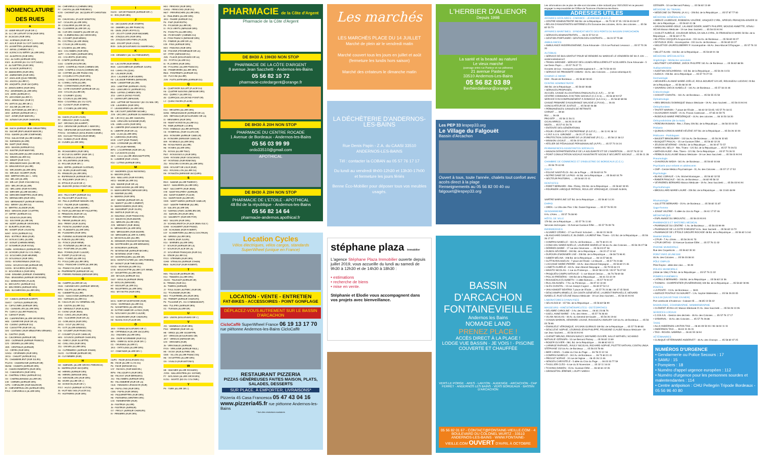NOMENCLATURE DES RUES
A
J4 - ABBE REULET (RUE DE L')
J5 - A.C DE LAFN ET D'OM (RUE DES)
I8 - ACACIAS (RUE DES)
I10 - AGENAIS (RUE DE L')
E7 - AIGLE (RUE DU CDT CAROLINE)
F3 - AIGRETTES (AVENUE DES)
G7 - AIRIAL (CHEMIN DE L')
K8 - AJONCS DU BÉTEY (ALLEE DES)
G3 - ALBATROS (RUE DES)
K10 - ALGUES (AVENUE DES)
K3/4 - ALLEGRE (AV. DU CDT DAVID)
I4 - ALOUETTES (RUE DES)
K6 - ALSACE (AVENUE D')
I9 - AMANDIERS (RUE DES)
H3 - ANEMONES (RUE DES)
K7 - ANGLADE (QUAI PIERRE)
I10 - ANJOU (ALLEE D')
E3 - ANQUETIL (RUE JACQUES)
I9 - ARBOUSIERS (RUE DES)
F10 - ARDENNES (ALLEE DES)
I2/3 - ARES (AVENUE D')
F9 - ARGONNE (ALLEE D')
I9/10 - ARMAGNAC (RUE D')
F9 - ARTOIS (ALLEE DE L')
G7 - AULNE (ALLEE DE L')
E/D6 - AUTOMNE (ALLEE DE L')
J/K8 - AVENIR (AVENUE DE L')
G6/7 - AYME (RUE MARCEL)
G5 - AZNAVOUR (RUE CHARLES)
B
H8 - BACH (AVENUE JEAN SEBASTIEN)
K5 - BACHÉ (ESPLANADE MARCEL)
F/G5 - BAKER (ALLEE JOSEPHINE)
F/G6 - BALAVOINE (ALLEE DANIEL)
G6 - BARBARA (ALLEE)
E6 - BART (RUE JEAN)
J/K9 - BASSIN (AVENUE DU)
G3 - BASTIE (RUE MARYSE)
F9 - BAUDELAIRE (ALLEE CHARLES)
I10 - BEARN (ALLEE DU)
G5 - BEART (RUE GUY)
F7 - BEAUMARCHAIS (ALLEE DE)
J9 - BEAUSEJOUR (ALLEE)
G5 - BECASSES (ALLEE DES)
G5 - BECAUD GILBERT (RUE)
H/I8 - BEETHOVEN (AV. L. VAN)
J10 - BEL AIR (ALLEE)
G9 - BELLAY (RUE JOACHIM DU)
J/K9 - BELLEVUE (ALLEE)
J11 - BELLIARD (RUE ROGER)
G6 - BERGER (ALLEE MICHEL)
H4 - BERGERONNETTES (RUE DES)
F6 - BERNACHES (RUE DES)
I3/4 - BERNHARDT (AVENUE SARAH)
H10 - BERRY (ALLEE DU)
I6 - BERTIN LALANDE (RUE)
E/D4 - BESSON (RUE COLETTE)
J7 - BETEY (AVENUE DU)
G4 - BIDAOUS (RUE DES)
I10 - BIGORRE (ALLEE DE)
H9 - BIZET (AVENUE GEORGES)
I7 - BLEUETS (RUE DES)
E5 - BOBET (RUE LOUISON)
I6/H7 - BOIS (AVENUE DU)
E4/5 - BOITEUX JEAN (RUE)
J4 - BON ACCUEIL (ALLEE)
A7 - BONAT (CHEMIN RENE)
J7 - BONHEUR (RUE ROSA)
G6/E6 - BORDEAUX (AVENUE DE)
J4 - BORDES (RUE DU COLONEL)
G3 - BOUCHER (RUE HELENE)
J3 - BOULEAUX (RUE DES)
G9/10 - BOURBONNAIS (RUE DU)
G/H10 - BOURGOGNE (AVENUE DE)
G4/G5 - BOUVIERS (RUE DES)
I3 - BOUVREUILS (RUE DES)
G/H8 - BRAHMS (AVENUE JOHANNES)
F5/6 - BRASSENS (AVENUE GEORGES)
K10 - BREMONTIER (PLACE)
I5 - BROUSTIC (AVENUE DU)
I8 - BRUYERES (AVENUE DES)
E4/5 - BUCHERONS (ALLEE DES)
C
G7 - CAMUS (AVENUE ALBERT)
G6/G7 - CAPSUS (AVENUE DE)
I6 - CAPUCINES (AVENUE DES)
J10 - CARAVELLES (ALLEE DES)
F9 - CARCO (ALLEE FRANCIS)
I6 - CARNOT (RUE)
E3 - CARPENTIER (ALLÉE GEORGES)
H/I5 - CARREYRE (RUE DE LA)
K9 - CASINO (AVENUE DU)
K8 - CASSOTTE (RUE DE LA)
I3/4 - CASTAING (RUE SÉBASTIEN GÉRARD)
I5 - CASTRO (RUE)
I6 - CAUDERAN (AVENUE DE)
J/K8 - CAZENAVE (AVENUE FRANCK)
I2/3 - CEDRES (ALLEE DES)
J8/9 - CENTRALE (AVENUE)
G4 - CEPES (RUE DES)
G/H10 - CEVENNES (RUE DES)
J/K10 - CHALET (AVENUE DU)
F5 - CHAMBRELENT (RUE JULES)
F10/G9 - CHAMPAGNE (AVENUE DE)
H5/H6 - CHAMPS (AVENUE DES)
I4 - CHARDONNERETS (RUE DES)
G4 - CHASSEURS (RUE DES)
I6 - CHATEAU D'EAU (AVENUE DU)
G9 - CHATEAUBRIAND (ALLEE DE)
I/J8 - CHENES (AVENUE DES)
G/F6 - CHEVALIER (RUE MAURICE)
I8 - CHEVREFEUILLES (AVENUE DES)
F/G4 - CHEVREUILS (ALLEE DES)
D6 - CHEVREUILS (CHEMIN DES)
F7 - CHOPIN (ALLEE FREDERIC)
K7/8 - CHORMIT (AV. JACQUES ET CHRISTIAN DE)
K9 - CHURCHILL (PLACE WINSTON)
I6/7 - CIGALES (ALLEE DES)
J8 - CIGALIERE (ALLEE DE LA)
E5 - CLAIRIERE (ALLEE DE LA)
H5 - CLE DES CHAMPS (ALLEE DE LA)
I7/I9 - CLEMENCEAU (BD GEORGES)
D5 - COCHET (RUE HENRI)
F9 - COCTEAU (ALLEE JEAN)
D6 - COLAS (ALLEE ALAIN)
I3 - COLIBRIS (ALLEE DES)
H/I4 - COLOMBES (RUE DES)
J6/F7 - COLONIES (AVENUE DES)
J11 - COLVERTS (RUE DES)
I3 - COMTE (AVENUE DE)
G3/4 - COMTE (ROUTE DE)
G3/F4 - COMTE AU PAGE (CHEMIN DE)
I2/H3 - COMTE A COULIN (CHEMIN DE)
G8 - COPPEE (ALLEE FRANCOIS)
K8 - COQUELICOTS (RUE DES)
G/H10 - CORBIERES (RUE DES)
J5 - CORELLI NITA (ALLEE)
F3/4 - CORMORANS (RUE DES)
J10 - COTE D'ARGENT (AVENUE DE LA)
J3/4 - COULIN (ALLEE DE)
K/4 - COURBEY (QUAI)
K/5 - COURLIS (ALLEE DES)
E/D6 - COUSTEAU (AV. DU CDT)
C/5 - CUGNOT (RUE JOSEPH)
J/11 - CYGNES (ALLEE DES)
D
K5 - DAVID (PLACE LOUIS)
F7 - DEBUSSY (RUE CLAUDE)
J6/7 - DECRAIS (BD ALBERT)
J/G4 - DESPAGNE (AVENUE J.-MARCEL)
F5/6 - DESPAGNE (BOULEVARD PIERRE)
F7/D10 - DIGNEAUX (BOULEVARD DANIEL)
I8/9 - DUGUAY-TROUIN (RUE RENE)
K10 - DUMAS (PLACE JEAN)
J8 - DUNES (ALLEE DES)
E
E5 - ECHASSIERS (RUE DES)
J7 - ECOLE DU BETEY (RUE DE L')
H4 - ECUREUILS (RUE DES)
I/J9 - EGLANTIERS (RUE DES)
J4 - EGLISE (RUE DE L')
B5/6 - EIFFEL (AVENUE GUSTAVE)
I/J4 - ELIES (RUE ANTOINE)
F6 - ERABLES (ALLEE DES)
I6 - ESPERANCE (AVENUE DE L')
G4 - ESQUIREY (RUE DE L')
J9 - ETOILE (PLACE DE L')
B6 - EUROPE (ROND POINT DE)
F
J/K9 - FALGOUET (AVENUE DU)
J9 - FALGOUET (PLACE DU)
G8 - FALLA (AVENUE MANUEL DE)
F/G7 - FAURE (RUE GABRIEL)
G7 - FAURE (ALLEE GABRIEL)
J5 - FAYE (ALLEE MAX ET PAULETTE)
I3 - FENAISON (RUE DE LA)
G5 - FERRAT JEAN (RUE)
F5 - FERRE (AVENUE LEO)
J/K6 - FERRY (RUE JULES)
E4 - FIGNON LAURENT (RUE)
J11 - FLAMANTS (ALLEE DES)
E9 - FLANDRES (RUE DES)
H5 - FLEMING ALEXANDRE (RUE)
I5 - FLEURS (ALLEE DES)
G5 - FONCK (RUE RENE)
J10 - FONTAINE (ALLEE DE LA)
K10 - FONTVIEILLE (ALLEE)
E5/6 - FORBIN (RUE CLAUDE)
I8 - FORET (PLACE DE LA)
F9/10 - FOREZ (ALLEE DU)
F4 - FOULQUES (ALLEE DES)
F9/10 - FRANCHE-COMTE (ALLEE DE)
G6 - FRANCOIS (RUE CLAUDE)
I6 - FRATERNITE (AVENUE DE LA)
E7 - FRERES FARMAN (IMPASSE DES)
G
H6 - GAIETE (ALLEE DE LA)
G5/6 - GAINSBOURG (AVENUE SERGE)
E/F6 - GALIPS (ALLEE DES)
K5 - GAMBETTA (ALLEE)
I10/11 - GASCOGNE (AVENUE DE)
H11 - GATINAIS (ALLEE DU)
J5 - GAULLE (AV. DU GENERAL DE)
J4/5 - GAZON (ALLEE DU)
I/J8 - GERBAULT (RUE ALAIN)
J3 - GIONO (RUE JEAN)
F/G4 - GIROLLES (RUE DES)
J/K5 - GLACIERE (RUE DE LA)
G3 - GOELANDS (RUE DES)
J/K10 - GOLF (ALLEE DU)
F9 - GOT (ALLEE ARMAND)
I/J6 - GOUBET (RUE FRANCOIS)
J7 - GOUBET (PLACE CAMILLE)
H/I9 - GOUNOD (AVENUE CHARLES)
G5 - GRECO (RUE JULIETTE)
H4 - GRILLONS (RUE DES)
J10 - GRIVES (ALLEE DES)
C6 - GUTENBERG (AVENUE JOHAN)
I10/11 - GUYENNE (AVENUE DE)
J8 - GUYNEMER (RUE)
H
G8 - HAENDEL (ALLEE GEORG FREDRICH)
I5 - HAZERA (RUE JACQUES)
H4 - HERES (AVENUE DES)
H5 - HERES (IMPASSE DES)
G3 - HIRONDELLES (RUE DES)
E6 - HIVER (ALLEE DE L')
K8 - HORIZON (RUE DE L')
F/G7 - HUGO (AVENUE VICTOR)
J5 - HUIT MAI 1945 (PLACE DU)
F3 - HUITRIERS (RUE DES)
I
I10/11 - ILE DE FRANCE (AVENUE DE L')
I4 - IRIS (RUE DES)
J
C5 - JACQUARD (RUE JOSEPH)
G8 - JAMMES (ALLEE FRANCIS)
K5 - JAVAL (RUE LEOPOLD)
I/J7 - JOLIOT-CURIE (RUE MADAME)
H5 - JONQUILLES (RUE DES)
G9 - JOSQUIN-DES-PRES (PLACE)
H/I8 - JOUVET (RUE LOUIS)
E/J9 - JUIN (BOULEVARD DU MARECHAL)
K
I7/8 - KENNEDY (AV. DU PRESIDENT)
L
D4 - LACOSTE (RUE RENE)
E4/5 - LADOUMEGUE (AVENUE JULES)
K/4 - LAHILLON (QUAI)
J/5 - LALANDE (RUE)
J/5-6 - LALANDE (RUE XAVIER)
K6 - LALANDE FRERES (IMPASSE)
H9/I9 - LAMARTINE (ALLEE)
J/K5 - LAMOTHE (AVENUE LOUIS)
H10 - LANGUEDOC (AVENUE DU)
E5/6 - LAPINS (CHEMIN DES)
J/10 - LARGS (ROND POINT)
I3 - LARRIOUET (IMPASSE)
J/K8 - LATTRE DE TASSIGNY (AV. DU MAL DE)
I/J8 - LAURIERS (RUE DES)
I7 - LAVANDIERES (ALLEE DES)
E6 - LECOURT (SENTIER MICHEL)
J7/8 - LECLERC (AVENUE DU MARECHAL)
H9 - LECOCQ (ALLEE CHARLES)
D4/5 - LENGLEN SUZANNE (RUE)
I/J5 - LIBELLULES (RUE DES)
J5 - LIBERTE (ESPLANADE DE LA)
I5 - LIBERTE (RUE DE LA)
J4/5 - LILAS (ALLEE DES)
I9 - LISERONS (RUE DES)
H7/8 - LISZT (RUE FRANZ)
K5/6 - LORRAINE (ALLEE DE)
J7 - LOTI (RUE PIERRE)
E/F4 - LOUVETERIE (RUE DE LA)
K4 - LUCASSON (QUAI)
H8/9 - LULLI (ALLEE JEAN-BAPTISTE)
I5 - LUMIERE (RUE LOUIS)
K10 - LUTINS (AVENUE DES)
M
K7 - MADERES (QUAI RAYMOND)
I6 - MAGRIN (RUE)
J/K6 - MAILLARD (RUE ROGER)
H/I10 - MAINE (ALLEE DU)
J4/5 - MAIRIE (RUE DE LA)
H4 - MARCASSINS (ALLEE DES)
I3 - MARGUERITES (IMPASSE DES)
J4 - MARINE (ALLEE)
I6 - MARINS (RUE DES)
J/K7 - MARNE (AVENUE DE LA)
G9 - MAROT (ALLEE CLEMENT)
I9 - MARRONNIERS (RUE DES)
H9 - MASSENET (RUE JULES)
E4 - MATOLE (RUE DE LA)
J3 - MAURIAC (RUE FRANCOIS)
G7 - MAUROIS (RUE ANDRE)
J10 - MERLES (ALLEE DES)
J7/8 - MERMOZ (RUE JEAN)
I6 - MESANGES (ALLEE DES)
H/I9 - MESSAGER (RUE ANDRE)
G8 - MESSIAEN (ALLEE OLIVIER)
I6 - MIGNON ALAIN (ALLEE)
J5 - MIRANDE (PASSAGE RAYMOND)
E6 - MOITESSIER (ALLEE BERNARD)
J9 - MONDESIR (AVENUE)
F9 - MONTAIGNE (AVENUE MICHEL)
F6 - MONTAND (RUE YVES)
H7 - MONTESQUIEU (ALLEE DE)
B/C5 - MONTGOLFIER (AV. DES FRERES)
E7 - MONOT (RUE THEODORE)
G9/10 - MORVAN (ALLEE DU)
D7/8 - MOUCHOTTE (ALLEE CDT. RENE)
K7 - MOUETTES (ALLEE DES)
J/I8 - MOULIN (AVENUE DU)
G6/7 - MOULIN (AVENUE JEAN)
J8 - MOULIN (IMPASSE)
H7 - MUGUET (ALLEE DU)
E9 - MULETIERS (ALLEE DES)
H10 - MYOSOTIS (RUE DES)
N
B/C5 - NIEPCE NICEPHORE (RUE)
G9/10 - NIVERNAIS (ALLEE DU)
F6 - NOISETIERS (ALLEE DES)
J8 - NOTRE DAME DE LA PAIX (RUE)
F5 - NOUGARO (ALLEE CLAUDE)
G3 - NUNGESSER (RUE CHARLES)
K8 - NUSSLOCH (PLACE DE)
O
J/K9 - OCEAN (BOULEVARD DE L')
H8 - OFFENBACH (ALLEE JACQUES)
J10 - ONDINES (ALLEE DES)
J/I6 - ONZE NOVEMBRE (RUE DU)
E/F5 - OREE DU BOIS (RUE DE L')
I11 - ORLEANS (ALLEE D')
J/K4 - ORTOLANS (ALLEE DES)
G7 - OSMONDE (ALLEE DE L')
P
C6/F4 - PAGE (BOULEVARD DU)
E5 - PAGE (ALLEE CLOS DU)
F6 - PAGE (IMPASSE DU)
I/J7 - PAGNOL (RUE MARCEL)
E/F6 - PALUQUEYS (RUE DES)
B6 - PALISSY (RUE BERNARD)
J10 - PALOMBES (AVENUE DES)
E4 - PALOMBIERE (RUE DE LA)
C5/6 - PANHARD-LEVASSOR (RUE)
H6 - PAPILLONS (RUE DES)
C/B5 - PAPIN (RUE DENIS)
H3 - PAQUERETTES (RUE DES)
H6 - PARISIENS (SENTIER DES)
I/J4 - PARMENTIER (RUE)
J6 - PASTEUR (ALLEE)
J6 - PASTEUR (AVENUE)
G7 - PEGUY (AVENUE CHARLES)
I9 - PENSEES (RUE DES)
H/I4 - PERDRIX (RUE DES)
G/H10 - PERIGORD (RUE DU)
H6/7 - PERVENCHES (ALLEE DES)
I6 - PHALENES (ALLEE DES)
J/K9 - PHARE (AVENUE DU)
F6 - PIAF (RUE EDITH)
F9 - PICARDIE (ALLEE DE)
I3 - PICS VERTS (IMPASSE DES)
F6 - PIGNOTS (ALLEE DES)
H5 - PIGEOUNEY (CHEMIN DU)
J4 - PINS FRANCS (IMPASSE DES)
F4 - PINEDE (ALLEE DE LA)
I/J8 - PINS (AVENUE DES)
H/I3 - PINSONS (RUE DES)
K8 - PISCINE (PROMENADE DE LA)
H7 - PITEY (IMPASSE DU)
J3/5 - PLAGE (BOULEVARD DE LA)
J11 - POITOU (ALLEE DU)
I6 - PLUVIERS (RUE DES)
H9 - POULENC (ALLEE FRANCIS)
H6 - PRIMEVERES (ALLEE DES)
E5/6 - PRINTEMPS (AVENUE DU)
G8 - PUCCINI (ALLEE)
J7/8 - PUITS ARTESIEN (AVENUE DU)
Q
J5 - QUATORZE JUILLET (PLACE DU)
K6 - QUATRE SAISONS (IMPASSE DES)
H10 - QUERCY (ALLEE DU)
A4 - QUERQUILLAS (ROND POINT DE)
L2 - QUINCONCES (PLAGE)
R
K10 - REGATES (ALLEE DES)
I6/H6 - RENAISSANCE (AVENUE DE LA)
J3/9 - REPUBLIQUE (BOULEVARD DE LA)
I3 - RESINIERS (RUE DES)
K9 - RIANT HORIZON (ALLEE DU)
F5 - RIBE (AVENUE LUCIEN)
F/G9 - RIMBAUD (ALLEE ARTHUR)
C5 - ROBERVAL (RUE GILLES DE)
J/K6 - RONGIER (AVENUE CAMILLE)
J6 - RONGIER (IMPASSE CAMILLE)
I8/9 - ROSEAUX (ALLEE DES)
E6 - ROSA PARKS (ALLEE)
H6 - ROSES (ALLEE DES)
F5 - ROSSI (ALLEE TINO)
F6/7 - ROSSIGNOLS (RUE DES)
G/H9 - ROSSINI (RUE GIOACHINO)
H7 - ROSTAND (RUE EDMOND)
J10 - ROUGES-GORGES (ALLEE DES)
G8/9 - ROUGET DE LISLE (RUE)
H10 - ROUSSILLON (ALLEE DU)
D6 - ROSAZZA (IMPASSE JACQUES)
S
E3/4 - SABINE (ALLEE THIERRY)
H6/G7 - SABLIERES (ALLEE DES)
H6/7 - SACCHETTI (RUE JEAN)
I7/8 - SAINT EXUPERY (AVENUE)
J/I6 - SAINT-HUBERT (PLACE)
I10 - SAINTONGE (ALLEE DE)
G8/9 - SAINT-SAENS (AVENUE CAMILLE)
G6/7 - SAINTE-THERESE (ALLEE)
J3 - SALLES (ALLEE DE)
K4 - SARRAU (PARC AURELIEN DE)
J11 - SARCELLES (RUE DES)
G4 - SAUBESTY (RUE HECTOR)
H/I3 - SAULES (RUE DES)
J3 - SCHMULEWITCH (PLACE JEAN-OULY)
G/H8 - SCHUBERT (RUE FRANZ)
I/J8 - SCHUMAN (RUE ROBERT)
I/J7 - SCHWEITZER (ALLEE DU DOCTEUR)
H3 - SERINS (ALLEE DES)
J6 - SIMON (RUE JULES)
K10 - SIRENES (ALLEE DES)
I7 - SOURCE (AVENUE DE LA)
I7 - SOURCE (PLACE DE LA)
J7 - SOUVENIR FRANÇAIS (RUE DU)
I6 - STADE (ALLEE DU)
F/G3 - STERNES (RUE DES)
G/H8 - STRAUSS (AVENUE JOHAN)
E5/6 - SURCOUF (RUE ROBERT)
T
H/I5 - TALUQUE (AVENUE DE)
K10 - TAMARIS (ALLEE DES)
J10/11 - TAUSSAT (AVENUE DE)
I5 - TENNIS (RUE DU)
J6 - THIERS (AVENUE)
J7 - TOULOUSE LAUTREC (RUE DE)
I10 - TOURAINE (RUE DE)
H/I4 - TOURTERELLES (RUE DES)
G6 - TRENET (AVENUE CHARLES)
F6 - TULASNE (PL. DU COMMANDANT)
H/I6 - TULIPES (AVENUE DES)
I11 - TURSAN (ALLEE DE)
U
J/K9 - UNION (BOULEVARD DE L')
V
J11 - VANNEAUX (RUE DES)
F3/4 - VENERIE (RUE DE LA)
H8 - VERDI (ALLEE GIUSEPPE)
J/I7 - VERDUN (BOULEVARD DE)
J/K7 - VERDUN (IMPASSE DE)
I2/3 - VERGNES (RUE)
J6 - VERGNIAUD (AVENUE)
F/G9 - VERLAINE (AVENUE PAUL)
H9 - VIGNY (RUE ALFRED DE)
G8/9 - VILLON (ALLEE FRANCOIS)
H6 - VIOLETTES (ALLEE DES)
G9 - VIVALDI (RUE ANTONIO)
W
H8 - WAGNER (ALLEE RICHARD)
J7/K9 - WALLERSTEIN (AV. SOPHIE)
F7 - WOLINSKI (ALLEE GEORGES)
K/J10 - WURTZ (BD DU COLONEL)
Y
F9 - YSER (ALLEE DE L')
PHARMACIE de la Côte d'Argent
Pharmacie de la Côte d'Argent
DE 8H30 À 19H30 NON STOP
PHARMACIE DE LA CÔTE D'ARGENT
8 avenue Jean Sacchetti - Andernos-les-Bains
05 56 82 10 72
pharmacie-cotedargent@orange.fr
DE 8H30 À 20H NON STOP
PHARMACIE DU CENTRE ROCADE
1 Avenue de Bordeaux - Andernos-les-Bains
05 56 03 99 99
ordo33510@gmail.com
APOTHICAL
DE 8H30 À 20H NON STOP
PHARMACIE DE L'ETOILE - APOTHICAL
48 Bd de la république - Andernos-les-Bains
05 56 82 14 64
pharmacie-andernos.apothical.fr
Location Cycles
Vélos électriques, vélos cargos, standards SuperWheel (unique en France)
LOCATION - VENTE - ENTRETIEN
FAT-BIKES - ACCESSOIRES - POINT GONFLAGE
DÉPLACEZ-VOUS AUTREMENT SUR LE BASSIN D'ARCACHON
CicloCaffè SuperWheel France 06 19 13 17 70 rue piétonne Andernos-les-Bains CicloCaffè
RESTAURANT PIZZERIA
PIZZAS GÉNÉREUSES FAITES MAISON, PLATS, SALADES, DESSERTS
SUR PLACE, À EMPORTER, LIVRAISONS*
Pizzeria 45 Casa Francesca 05 47 43 04 16 www.pizzeria45.fr rue piétonne Andernos-les-Bains
* lors des restrictions sanitaires
Les marchés
LES MARCHÉS PLACE DU 14 JUILLET
Marché de plein air le vendredi matin
Marché couvert tous les jours en juillet et août (fermeture les lundis hors saison)
Marché des créateurs le dimanche matin
LA DÉCHÈTERIE D'ANDERNOS-LES-BAINS
Rue Denis Papin - Z.A. du CAASI 33510 ANDERNOS-LES-BAINS
Tél : contacter la COBAN au 05 57 76 17 17
Du lundi au vendredi 9h00-12h30 et 13h30-17h00 et fermeture les jours fériés
Benne Éco-Mobilier pour déposer tous vos meubles usagés.
stéphane plaza immobilier
L'agence Stéphane Plaza Immobilier ouverte depuis juillet 2019, vous accueille du lundi au samedi de 9h30 à 12h30 et de 14h30 à 18h30 :
• estimations
• recherche de biens
• mise en vente.
Stéphanie et Elodie vous accompagnent dans vos projets avec bienveillance.
L'HERBIER D'ALIENOR
Depuis 1998
La santé et la beauté au naturel
Le vieux marché
(passage entre rue Pasteur et rue piétonne)
21 avenue Pasteur
33510 Andernos-Les-Bains
05 56 82 03 89
lherbierdalienor@orange.fr
Les PEP 33 lespep33.org
Le Village du Falgouët
Bassin d'Arcachon
Ouvert à tous, toute l'année, chalets tout confort avec accès direct à la plage
Renseignements au 05 56 82 00 40 ou falgouet@lespep33.org
BASSIN D'ARCACHON FONTAINEVIEILLE
Andernos les Bains
NOMADE LAND
PRENEZ PLACE !
ACCÈS DIRECT À LA PLAGE !
LODGE VUE BASSIN · JE VOIS ! · PISCINE COUVERTE ET CHAUFFÉE
VERS LE PORGE · ARES · LANTON · AUDENGE · ARCACHON · CAP FERRET · ANDERNOS LES BAINS · VERS BORDEAUX · BASSIN D'ARCACHON
05 56 82 01 67 - CONTACT@FONTAINE-VIEILLE.COM · 4 BOULEVARD DU COLONEL WURTZ - 33510 ANDERNOS-LES-BAINS · WWW.FONTAINE-VIEILLE.COM OUVERT D'AVRIL À OCTOBRE
Les informations de ce plan de ville sont données à titre indicatif pour 2021/2022 et ne peuvent engager la responsabilité de l'Office de Tourisme d'Andernos-les-Bains.
ADRESSES UTILES
AFFAIRES SCOLAIRES - ENFANCE - JEUNESSE (A.S.E.J)
• CENTRE ADMINISTRATIF 260 Bd. de la République ..... 06 75 30 37 35 / 05 56 03 06 07
• RELAIS D'ASSISTANTES MATERNELLES Domaine des colonies, 46 Av. des colonies ..... 05 56 82 53 73
AFFAIRES MARITIMES : SYNDICAT MIXTE DES PORTS DU BASSIN D'ARCACHON
• SERVICES ADMINISTRATIFS ..... 06 24 57 52 10
• GESTION PORTUAIRE / GESTION DES CONTRATS ..... 06 24 57 75 89
AMBULANCES
• AMBULANCE ANDERNOSIENNE, Zone Artisanale - 15 A rue Panhard Levassor ..... 05 57 70 26 20
AUTOBUS
• SERVICE DE BUS GRATUIT POUR SE RENDRE AU MARCHÉ LE VENDREDI DE 9H À 12H ..... andernoslesbains.fr
• TRANS GIRONDE - SERVICE DES LIGNES RÉGULIÈRES ET SCOLAIRES Zone Artisanale - 5 rue Denis Papin ..... 05 57 76 07 71
Horaires de bus : transports.nouvelle-aquitaine.fr ..... 09 74 50 00 33
• SERVICE DE PROXIMITÉ COBAN - 46 Av. des Colonies ..... (coban-atlantique.fr)
CASINO LE MIAMI
KM4 - Route de Bordeaux ..... 05 56 82 00 65
CENTRE ADMINISTRATIF
260 Bd. de la République ..... 05 56 82 36 88
• SERVICES PROPOSÉS
ACCUEIL CAISSE ALLOCATIONS FAMILIALES (C.A.F.) ..... 32 30
CENTRE COMMUNAL D'ACTION SOCIALE (C.C.A.S) ..... 05 56 82 92 57
SERVICE D'ACCOMPAGNEMENT À DOMICILE (S.A.A.S.) ..... 05 56 82 89 98
CAISSE PRIMAIRE D'ASSURANCE MALADIE (C.P.A.M) ..... 36 46
CONCILIATEUR DE JUSTICE ..... 05 56 82 36 88
• PERMANENCES CAISSES DE RETRAITE
CARSAT ..... 39 60
RSI ..... 36 48
PRO BTP ..... 05 56 11 56 11
CICAS ARRCO ..... 08 20 20 01 89
MGEN ..... 05 57 01 56 76
• ENTENTE DES GÉNÉRATIONS
• POUR L'EMPLOI ET L'ENTREPRISE (E.G.E.E.) ..... 06 11 91 38 14
• C.R.E.S.U.S. GIRONDE ..... 06 21 27 10 46
• PROTECTION JUDICIAIRE DE LA JEUNESSE (P.J.J.) ..... 05 56 12 38 12
• MISSION LOCALE ..... 05 56 22 04 22
• ATELIER DE PÉDAGOGIE PERSONNALISÉ (A.P.P.) ..... 05 57 72 24 24
PERMANENCES ASSISTANTES SOCIALES
• MAISON DEPARTEMENTALE DE LA SOLIDARITE ET DE L'INSERTION ..... 05 57 76 22 10
• POINT CONSULTATION SOCIALE ASSISTANTE SOCIALE SECURITE SOCIALE ..... 05 56 11 28 57
CHAMBRE DE COMMERCE ET D'INDUSTRIE DE BORDEAUX (C.C.I.)
..... 05 56 79 44 90
CULTE
• EGLISE SAINT-ÉLOI - Bd. de la Plage ..... 05 56 82 04 79
• NOTRE DAME DE LA PAIX - 64 Bd. de la République ..... 05 56 82 04 79
• SECTEUR PASTORAL ..... 05 56 82 22 41
DENTISTES
• FORET BERNARD - Rés. l'Estey, 226 Bd. de la République ..... 05 56 82 30 95
• FOURNIER LAROQUE PATRICK, ROULLEE VÉRONIQUE, COSSIE ALBAN,
SARTRE MARYLINE 107 Bd. de la République ..... 05 56 82 14 20
EHPAD
• OREA - La Villa des Pins 1 Bd. Daniel Digneaux ..... 05 57 76 55 20
GENDARMERIE
9 Av. d'Arès ..... 05 57 76 08 90
HÔTEL DE VILLE
179 Bd. de la République ..... 05 57 76 11 00
Services techniques - 10 Avenue Gustave Eiffel ..... 05 57 76 09 76
INFIRMIERS/ES
• ALVAREZ CÉDRIC - 17 rue Frantz Schubert ..... 06 60 15 36 00
• BLANCHARD DANIELLE, BLONDEL LAURENT Rés. Thiers - 121 Bd. de la République ..... 05 56 26 17 37
• COMPAN ISABELLE - 161 Av. de Bordeaux ..... 06 73 84 01 41
• CONCHOU MARIE-NOËLLE, LAURURIE MURIELLE 56 bis Av. des Colonies ..... 05 56 26 27 58
• DERRIEN MARIE - 17 rue des Cévennes ..... 05 56 03 07 38
• DUBOS SÉVERINE - 190 Bd. de la République ..... 06 22 47 12 62
• DUFOUR-LEMONNIER LISE - 228 Bd. de la République ..... 06 08 73 96 91
• GIBIER MÉLINA - 228 Bd. de la République ..... 06 16 57 88 46
• GUTTIN ROUSSELIN - 7 place de l'Etoile - Le Mauret ..... 05 57 70 24 88
• LACUISSE MARIE-PIERRE - 63 Av. Jean-Marcel Despagne ..... 05 56 82 21 46
• LAMETH AURÉLIE - 63 Av. Jean-Marcel Despagne ..... 06 79 55 64 23
• MAISTO NICOLAS - 1 rue du Printemps ..... 06 62 58 44 53 / 05 57 76 07 92
• PASQUIÉS-CAMPS NATHALIE - 2, rue Marcel Cerdan ..... 06 76 78 69 38
• POLLIO FRÉDÉRIC - 190 Bd de la République ..... 06 61 53 42 29
• ROUSSEAUX ELISABETH - 4 allée Barbara ..... 05 57 70 94 07
• RULLAN AGNÈS - 7 Av. du Printemps ..... 06 07 42 44 00
• SLES CHANTAL - 13 rue Joseph Cugnot ..... 06 83 57 54 14
• VAN HOMOET BEATRIX 7 place de l'Etoile ..... 05 57 70 24 88 / 06 47 45 58 81
• DESCHAMPS ARMELLE, DA COSTA GENEVIÈVE, LAURENT RAPHAËLLE, MENARD ISABELLE, RUIZ CÉLINE Maison Médicale - 19 rue Jean Sachetti ..... 05 56 03 94 94
LABORATOIRES D'ANALYSES
• SELAS B.B.M - 157 Bd. de la République ..... 05 56 82 58 99
MASSEURS - KINÉSITHÉRAPEUTES - OSTÉOPATHES
• DELABRE CAROLINE - 2 Av. des Hères ..... 06 81 23 08 76
• GSELL ANNE-MARIE - 2 Av. des Hères ..... 05 57 76 28 60
• VILAIN NICOLAS - 30 Av. du Général-de-Gaulle ..... 05 56 26 19 64
• COSSIN MARION, HENRARD LOUISE, ROUSSEAU AMAURY 132 bis Av. de Bordeaux ..... 05 56 03 78 66
• EMANUELE VÉRONIQUE, SYLVAIN GUIRAUD 109 Bd. de la République ..... 05 57 70 89 80
• DESCLEVE SOPHIE, LEGRAND JEAN-PHILIPPE, PELMOINE CLAUDE Maison Médicale - 19 rue Jean Sachetti ..... 05 56 03 94 94
• CHENÉT BRUNO, FROUIN NANCY, MAYNARD OLIVIER, SALLE MATHIEU, SCHIANO NATHALIE OZENSPA - 10 rue Bernard Palissy ..... 05 56 82 13 69
• ROGER OLIVIER - 284, Bd. de la République ..... 06 88 62 63 11
• LAFARGE RAPHAËL, RAULY NICOLAS, RICHARD SOPHIE, PILETTE NATHAN, COSTALUNGA STÉPHANE 132 bis Av. de Bordeaux ..... 05 56 03 78 66
• BIER LIONEL - 5 allée du Clos du Page ..... 06 78 22 42 18
• COMPAN ISABELLE - 161 Av. de Bordeaux ..... 06 73 84 01 41
• PROUST SOPHIE - 24 rue de l'église ..... 06 45 26 13 46
• SENGES CHRYSTÈLE - 5 allée du Clos du Page ..... 06 03 30 77 59
• THUILLIER CLÉO - 6 rue du XI Novembre ..... 05 32 11 16 04
• TCHONG DAMIEN - 15 Av. Gustave Eiffel ..... 06 60 64 42 26
• GRANGETAS JÉRÉMIE, LOUPY SARAH
OZENSPA - 10 rue Bernard Palissy ..... 05 56 82 13 69
MÉDECINE DU TRAVAIL
• MEDECINE DU TRAVAIL (A.H.I.) - 226 Bd. de la République ..... 05 57 87 77 00
MÉDECINS GÉNÉRALISTES
• ARRIVE LAURENCE, ROBINEAU VALÉRIE, VASQUEZ CYRIL, SPIEGEL FRANÇOIS-XAVIER 10 Bd. de la République ..... 05 56 82 41 08
• GRUSON MARIE-ODILE, LALANNE DIDIER, MARTY PHILIPPE, MOUDIO ANNETTE, STAALI AÏCHA Maison Médicale - 19 rue Jean Sachetti ..... 05 56 03 94 94
• CHOLET AURÉLIE, COUDOUR DENIS, DA SOLA CYRIL, DI FRANSESCO MARC 50 Bd. de la République ..... 05 56 82 17 75
• BLUTEAU JACQUES Acupuncture - 151 bis Av. de Bordeaux ..... 05 56 82 00 27
• DEYNOUX JEAN - Homéopathie - 151 bis Av. de Bordeaux ..... 05 56 82 00 27
• MIGUET-DE-JAUREGUIBERRY F. Homéopathie - 66 Av. Jean-Marcel D'Espagne ..... 05 57 76 10 26
• MILLET ALAIN - 116 Bd. de la République ..... 05 56 82 01 38
MÉDECINS SPÉCIALISTES
Angéiologie - Médecine vasculaire
• BOUTINET CATHERINE, JAECK PHILIPPE 161 Av. de Bordeaux ..... 05 56 82 88 56
Audioprothésiste
• AUDITION DESJARDINS - 115 Bd. de la République ..... 05 56 26 13 51
• AUDICA - 236 Bd. de la République ..... 05 57 70 27 53
Dermatologie
• MEUNIER-LALANNE MARIE-JOËLLE, ROUL-BOURIAT SYLVIE, ROUSSEAU LUDOVIC 23 Bd. de la République ..... 05 56 68 30 39
• SAVARIAU-JAECK ISABELLE - 161 Av. de Bordeaux ..... 05 57 18 44 46
Endocrinologie
• COCHET CHANTAL - 161 Av. de Bordeaux ..... 05 56 55 15 50
Ophtalmologie
• ARIS BROSOU DOMINIQUE Maison Médicale - 19 Av. Jean Sachetti ..... 05 56 03 94 94
Orthophonistes
• TASTET MARION - 7 place de l'Etoile ..... 06 62 32 53 05 / 05 57 70 18 15
• OLHAGARAY AINIZE - 21 Av. Franck Cazenave ..... 07 85 34 59 75
• RODEAUD MARIE FRÉDÉRIQUE - 44 Av. des colonies ..... 06 34 50 18 20
Orthoprothésiste (de la main)
• PEREIRA ROMAIN - Rés. L'Estey 226 Bd. de la République ..... 06 58 33 04 53
Pédiatrie
• QUINIOU-CROCIS MARIE-HÉLÈNE 227 Bd. de la République ..... 05 56 26 32 20
Pédicures - Podologues
• BAUDET BRADBURRY - 132 bis Av. De Bordeaux ..... 05 56 26 32 85
• BUSQUET PASCAL - 15 rue Gustave Eiffel ..... 05 56 82 32 20
• JEUDON SÉVERINE - 226 Bd. de la République ..... 06 30 67 72 57
• MARCHAL NELLY - Rés. Thiers - 121 Bd. de la République ..... 05 57 70 26 51
• MATHON AUDE - Rés. Thiers - 121 Bd. De la République ..... 05 57 70 26 51
• FERBUS GUILLAUME Maison Médicale - 19 rue Jean Sacchetti ..... 05 56 03 94 94
Pneumologie
• CHAKROUN NADIA - 161 Av. de Bordeaux ..... 05 56 82 04 68
Psychiatrie pour enfants et adolescents
• CMP - Centre Médico Psychiatrique - 31, Av. des Colonies ..... 05 57 17 17 52
Psychologie
• BLANC CORALIE - 1 Av. Michel Montaigne ..... 05 56 82 32 55
• RABIER PASCALE - 161 Av. de Bordeaux ..... 06 82 95 58 32
• VEYRIERES BERNARD Maison Médicale - 19 Av. Jean Sacchetti ..... 05 56 03 94 94
Psychothérapie
• BROUILLARD MARIE-LAURE - 226 Bd. de la République ..... 06 13 83 48 99
Rhumatologie
• GILLETTE BERNARD - 23 Av. de Bordeaux ..... 05 56 82 31 87
Sage-Femme
• JOSSE VALÉRIE - 5 allée du clos du Page ..... 06 61 17 57 46
MÉDIATHÈQUE
• ESPLANADE DU BROUSTIC ..... 05 56 03 93 93
PHARMACIES ET MATERIEL MEDICAL
• PHARMACIE DU CENTRE - 1 Av. de Bordeaux ..... 05 56 03 99 99
• PHARMACIE DE LA COTE D'ARGENT 8 Av. Jean Sachetti ..... 05 56 82 10 72
• PHARMACIE DE L'ÉTOILE GROUPE ROCADE 48 Bd. de la République ..... 05 56 82 14 64
Matériel Médical
• C'PUR - 7 Av. d'Arès ..... 05 56 26 91 70
• C'PUR ORTHO - 22 Avenue Gustave Eiffel ..... 05 57 76 11 02
PISCINE MUNICIPALE
Rue des Coquelicots ..... 05 56 82 35 30
POINT INFO JEUNESSE
46 Av. des Colonies ..... 05 56 03 08 04
PÔLE EMPLOI
Pôle Emploi - allée des Lilas ..... 39 49
POLICE MUNICIPALE
(Hôtel de Ville) 179 Bd. de la République ..... 05 57 76 11 02
POMPES FUNÈBRES
• LATRILLE BERNARD - 248 Bd. de la République ..... 05 56 82 10 36
• THOMAS - CHARPENTIER (FUNÉRARIUM) 100 Bd. de la République ..... 05 56 82 30 96
POSTES
• LA POSTE - 13 Av. de Bordeaux ..... 3631
• AGENCE POSTALE DU MAURET - 1 Av. Sophie Wallerstein ..... 05 56 26 00 05
S.N.S.M (SAUVETAGE EN MER)
Port ostréicole d'Andernos - Cabane 05 ..... 06 85 13 56 42
RADIOLOGIE, ECHOGRAPHIE, MAMMOGRAPHIE
• CLEMENT JEAN-LUC Maison Médicale 21 Av. Jean Sacchetti ..... 05 56 26 10 26
SERVICES LOCAUX
• C.O.B.A.N. - Gestion des déchets - 46 Av. des Colonies ..... 05 57 76 17 17
• SYBARVAL - 16 Av. des Colonies ..... 05 57 76 26 86
TAXIS
• ALLO ANDERNOS LANTON TAXI ..... 06 81 09 50 33 / 06 18 04 11 31
• ANDERNOS TAXI ..... 06 63 31 26 31
• TAXI - ROUDIL SABRINA ..... 06 81 55 18 94
VÉTÉRINAIRES
• CLINIQUE VÉTÉRINAIRE ANDERVET - 46 Av. des Champs ..... 05 56 82 07 25
NUMÉROS D'URGENCE
• Gendarmerie ou Police Secours : 17
• SAMU : 15
• Pompiers : 18
• Numéro d'appel urgence européen : 112
• Numéro d'urgence pour les personnes sourdes et malentendantes : 114
• Centre antipoison : CHU Pellegrin Tripode Bordeaux - 05 56 96 40 80